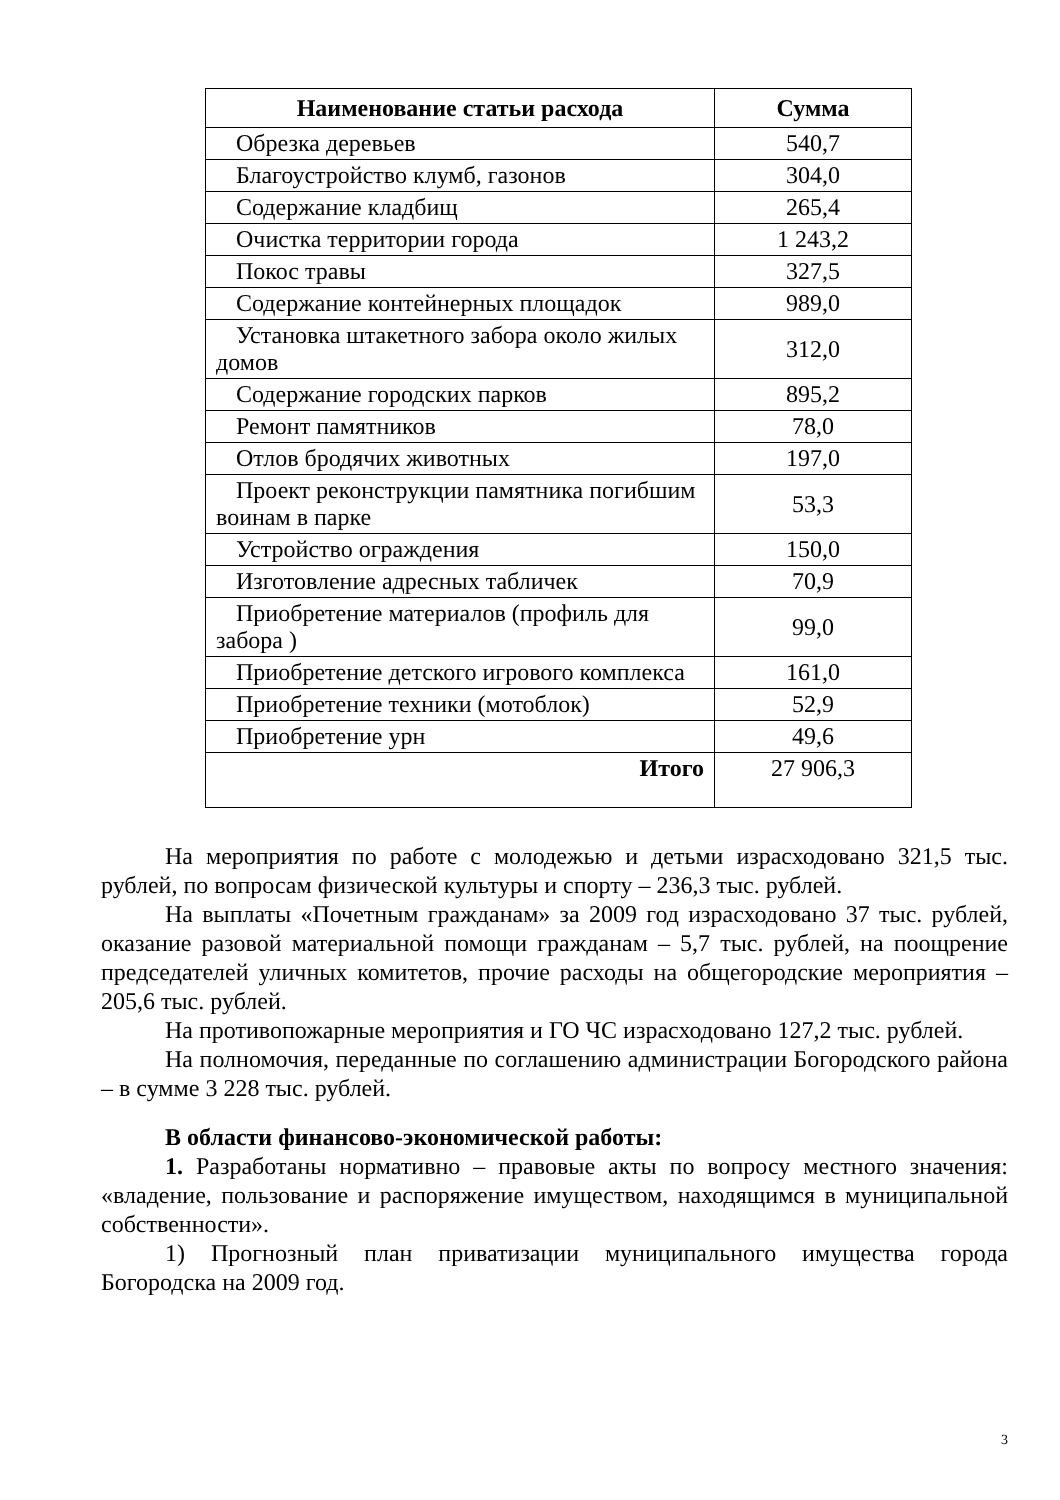| Наименование статьи расхода | Сумма |
| --- | --- |
| Обрезка деревьев | 540,7 |
| Благоустройство клумб, газонов | 304,0 |
| Содержание кладбищ | 265,4 |
| Очистка территории города | 1 243,2 |
| Покос травы | 327,5 |
| Содержание контейнерных площадок | 989,0 |
| Установка штакетного забора около жилых домов | 312,0 |
| Содержание городских парков | 895,2 |
| Ремонт памятников | 78,0 |
| Отлов бродячих животных | 197,0 |
| Проект реконструкции памятника погибшим воинам в парке | 53,3 |
| Устройство ограждения | 150,0 |
| Изготовление адресных табличек | 70,9 |
| Приобретение материалов (профиль для забора ) | 99,0 |
| Приобретение детского игрового комплекса | 161,0 |
| Приобретение техники (мотоблок) | 52,9 |
| Приобретение урн | 49,6 |
| Итого | 27 906,3 |
На мероприятия по работе с молодежью и детьми израсходовано 321,5 тыс. рублей, по вопросам физической культуры и спорту – 236,3 тыс. рублей.
На выплаты «Почетным гражданам» за 2009 год израсходовано 37 тыс. рублей, оказание разовой материальной помощи гражданам – 5,7 тыс. рублей, на поощрение председателей уличных комитетов, прочие расходы на общегородские мероприятия – 205,6 тыс. рублей.
На противопожарные мероприятия и ГО ЧС израсходовано 127,2 тыс. рублей.
На полномочия, переданные по соглашению администрации Богородского района – в сумме 3 228 тыс. рублей.
В области финансово-экономической работы:
1. Разработаны нормативно – правовые акты по вопросу местного значения: «владение, пользование и распоряжение имуществом, находящимся в муниципальной собственности».
1) Прогнозный план приватизации муниципального имущества города Богородска на 2009 год.
3